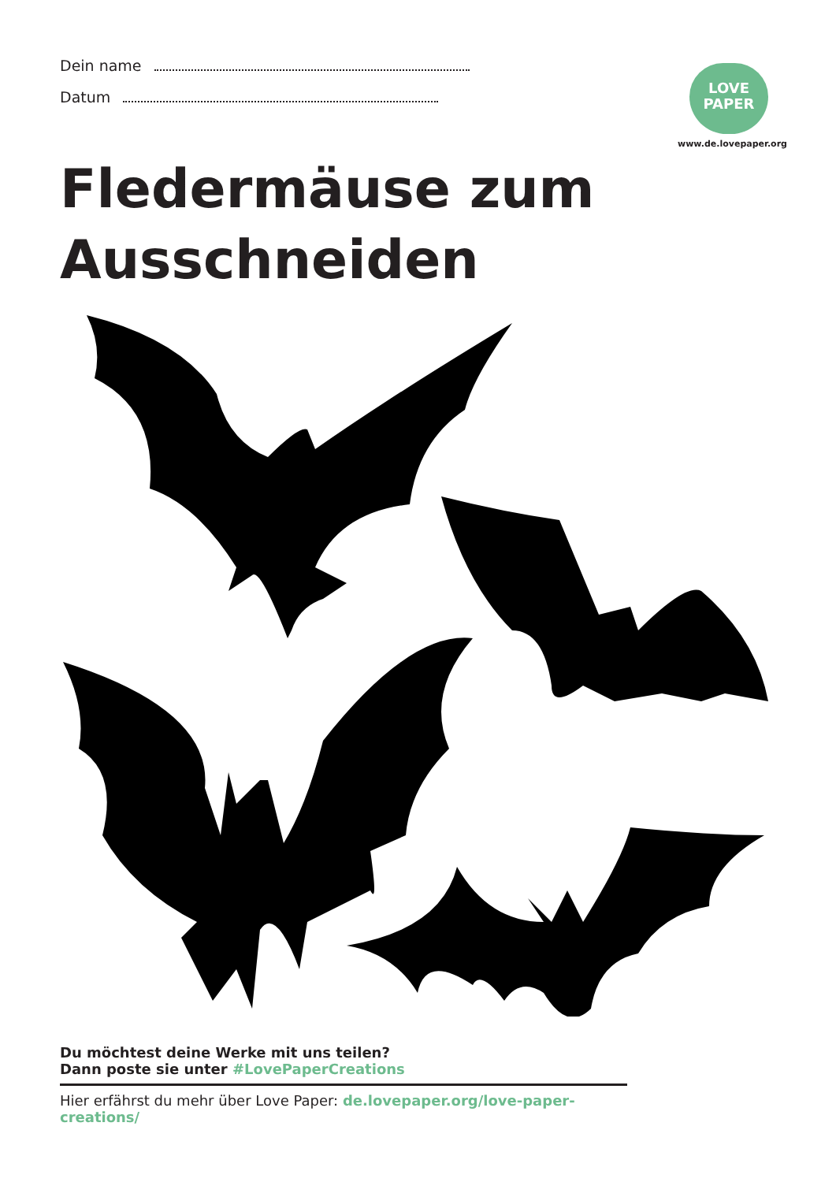Dein name
Datum
LOVE
PAPER
www.de.lovepaper.org
Fledermäuse zum
Ausschneiden
Du möchtest deine Werke mit uns teilen?
Dann poste sie unter #LovePaperCreations
Hier erfährst du mehr über Love Paper: de.lovepaper.org/love-paper-creations/